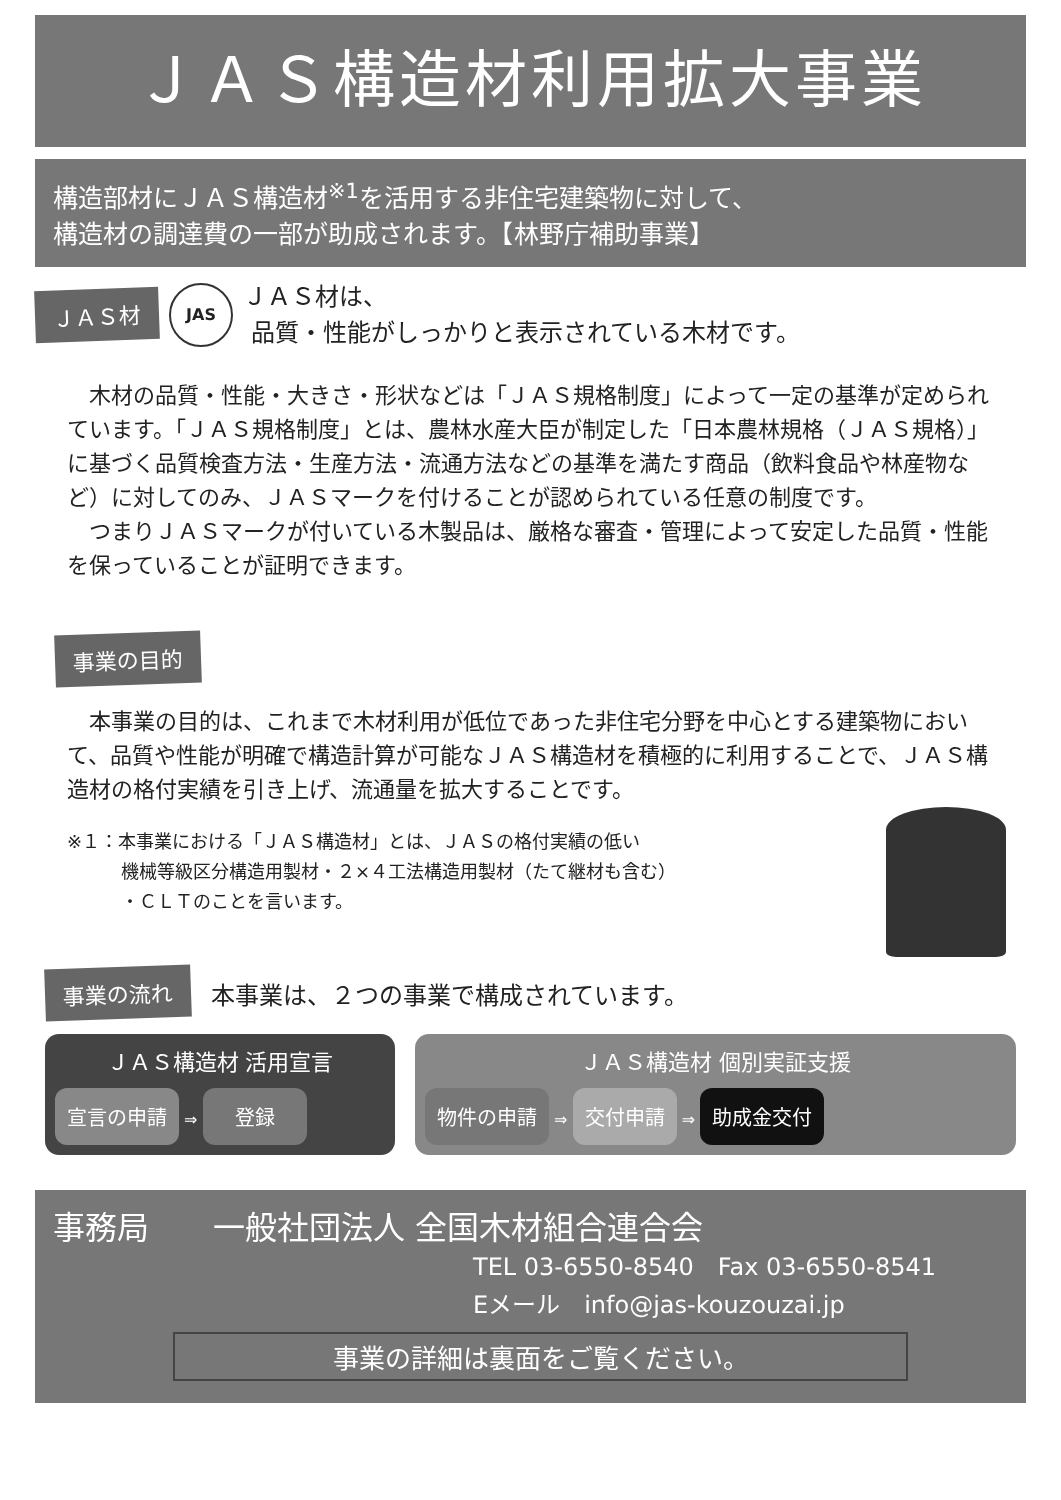ＪＡＳ構造材利用拡大事業
構造部材にＪＡＳ構造材<sup>※1</sup>を活用する非住宅建築物に対して、
構造材の調達費の一部が助成されます。【林野庁補助事業】
ＪＡＳ材 JAS
ＪＡＳ材は、
品質・性能がしっかりと表示されている木材です。
木材の品質・性能・大きさ・形状などは「ＪＡＳ規格制度」によって一定の基準が定められています。「ＪＡＳ規格制度」とは、農林水産大臣が制定した「日本農林規格（ＪＡＳ規格）」に基づく品質検査方法・生産方法・流通方法などの基準を満たす商品（飲料食品や林産物など）に対してのみ、ＪＡＳマークを付けることが認められている任意の制度です。
つまりＪＡＳマークが付いている木製品は、厳格な審査・管理によって安定した品質・性能を保っていることが証明できます。
事業の目的
本事業の目的は、これまで木材利用が低位であった非住宅分野を中心とする建築物において、品質や性能が明確で構造計算が可能なＪＡＳ構造材を積極的に利用することで、ＪＡＳ構造材の格付実績を引き上げ、流通量を拡大することです。
※１：本事業における「ＪＡＳ構造材」とは、ＪＡＳの格付実績の低い
   機械等級区分構造用製材・２×４工法構造用製材（たて継材も含む）
   ・ＣＬＴのことを言います。
事業の流れ 本事業は、２つの事業で構成されています。
ＪＡＳ構造材 活用宣言
宣言の申請 ⇒  登録 
ＪＡＳ構造材 個別実証支援
物件の申請 ⇒ 交付申請 ⇒ 助成金交付
事務局  一般社団法人 全国木材組合連合会
TEL 03-6550-8540 Fax 03-6550-8541
Eメール info@jas-kouzouzai.jp
事業の詳細は裏面をご覧ください。